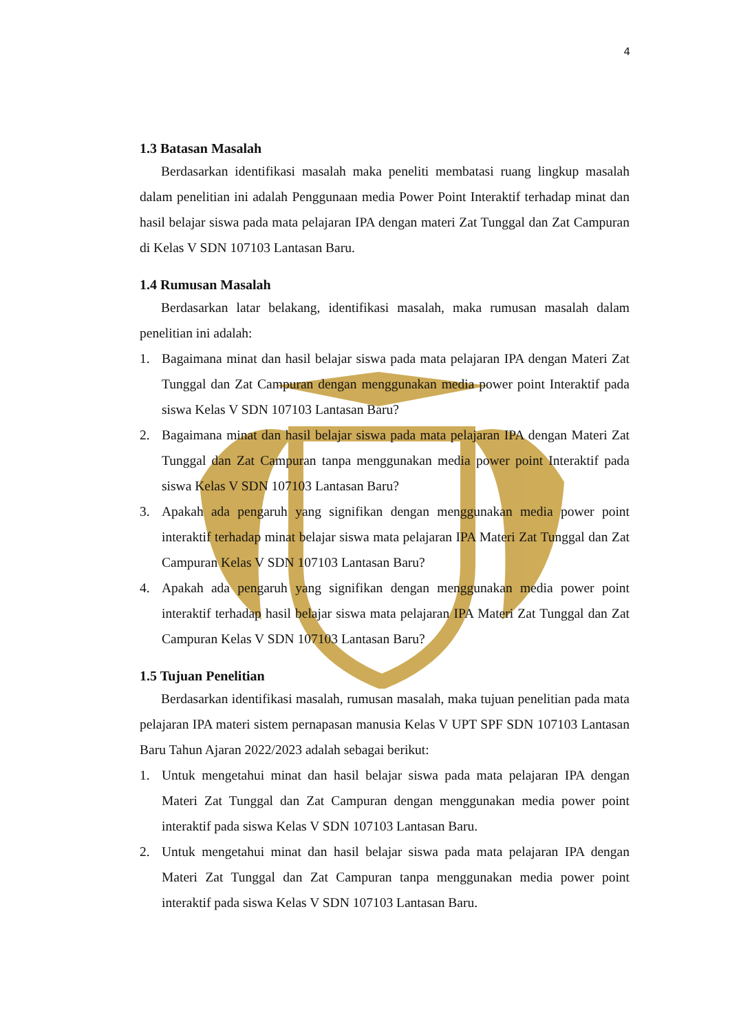4
1.3 Batasan Masalah
Berdasarkan identifikasi masalah maka peneliti membatasi ruang lingkup masalah dalam penelitian ini adalah Penggunaan media Power Point Interaktif terhadap minat dan hasil belajar siswa pada mata pelajaran IPA dengan materi Zat Tunggal dan Zat Campuran di Kelas V SDN 107103 Lantasan Baru.
1.4 Rumusan Masalah
Berdasarkan latar belakang, identifikasi masalah, maka rumusan masalah dalam penelitian ini adalah:
1. Bagaimana minat dan hasil belajar siswa pada mata pelajaran IPA dengan Materi Zat Tunggal dan Zat Campuran dengan menggunakan media power point Interaktif pada siswa Kelas V SDN 107103 Lantasan Baru?
2. Bagaimana minat dan hasil belajar siswa pada mata pelajaran IPA dengan Materi Zat Tunggal dan Zat Campuran tanpa menggunakan media power point Interaktif pada siswa Kelas V SDN 107103 Lantasan Baru?
3. Apakah ada pengaruh yang signifikan dengan menggunakan media power point interaktif terhadap minat belajar siswa mata pelajaran IPA Materi Zat Tunggal dan Zat Campuran Kelas V SDN 107103 Lantasan Baru?
4. Apakah ada pengaruh yang signifikan dengan menggunakan media power point interaktif terhadap hasil belajar siswa mata pelajaran IPA Materi Zat Tunggal dan Zat Campuran Kelas V SDN 107103 Lantasan Baru?
1.5 Tujuan Penelitian
Berdasarkan identifikasi masalah, rumusan masalah, maka tujuan penelitian pada mata pelajaran IPA materi sistem pernapasan manusia Kelas V UPT SPF SDN 107103 Lantasan Baru Tahun Ajaran 2022/2023 adalah sebagai berikut:
1. Untuk mengetahui minat dan hasil belajar siswa pada mata pelajaran IPA dengan Materi Zat Tunggal dan Zat Campuran dengan menggunakan media power point interaktif pada siswa Kelas V SDN 107103 Lantasan Baru.
2. Untuk mengetahui minat dan hasil belajar siswa pada mata pelajaran IPA dengan Materi Zat Tunggal dan Zat Campuran tanpa menggunakan media power point interaktif pada siswa Kelas V SDN 107103 Lantasan Baru.